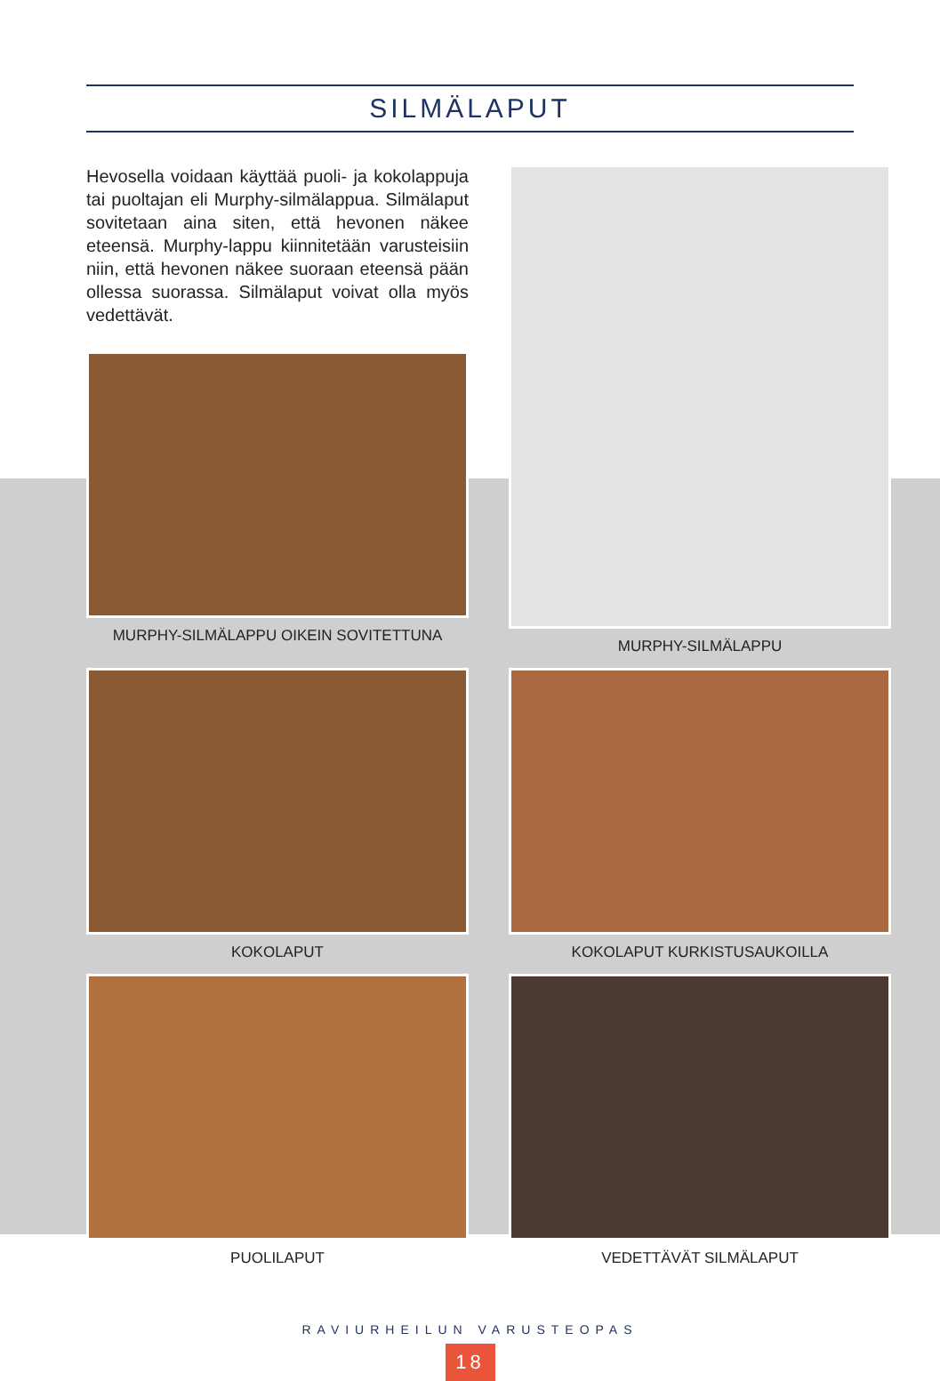SILMÄLAPUT
Hevosella voidaan käyttää puoli- ja koko­lappuja tai puoltajan eli Murphy-silmälap­pua. Silmälaput sovitetaan aina siten, että hevonen näkee eteensä. Murphy-lappu kiin­nitetään varusteisiin niin, että hevonen nä­kee suoraan eteensä pään ollessa suorassa. Silmälaput voivat olla myös vedettävät.
MURPHY-SILMÄLAPPU OIKEIN SOVITETTUNA
MURPHY-SILMÄLAPPU
KOKOLAPUT
KOKOLAPUT KURKISTUSAUKOILLA
PUOLILAPUT
VEDETTÄVÄT SILMÄLAPUT
RAVIURHEILUN VARUSTEOPAS
18